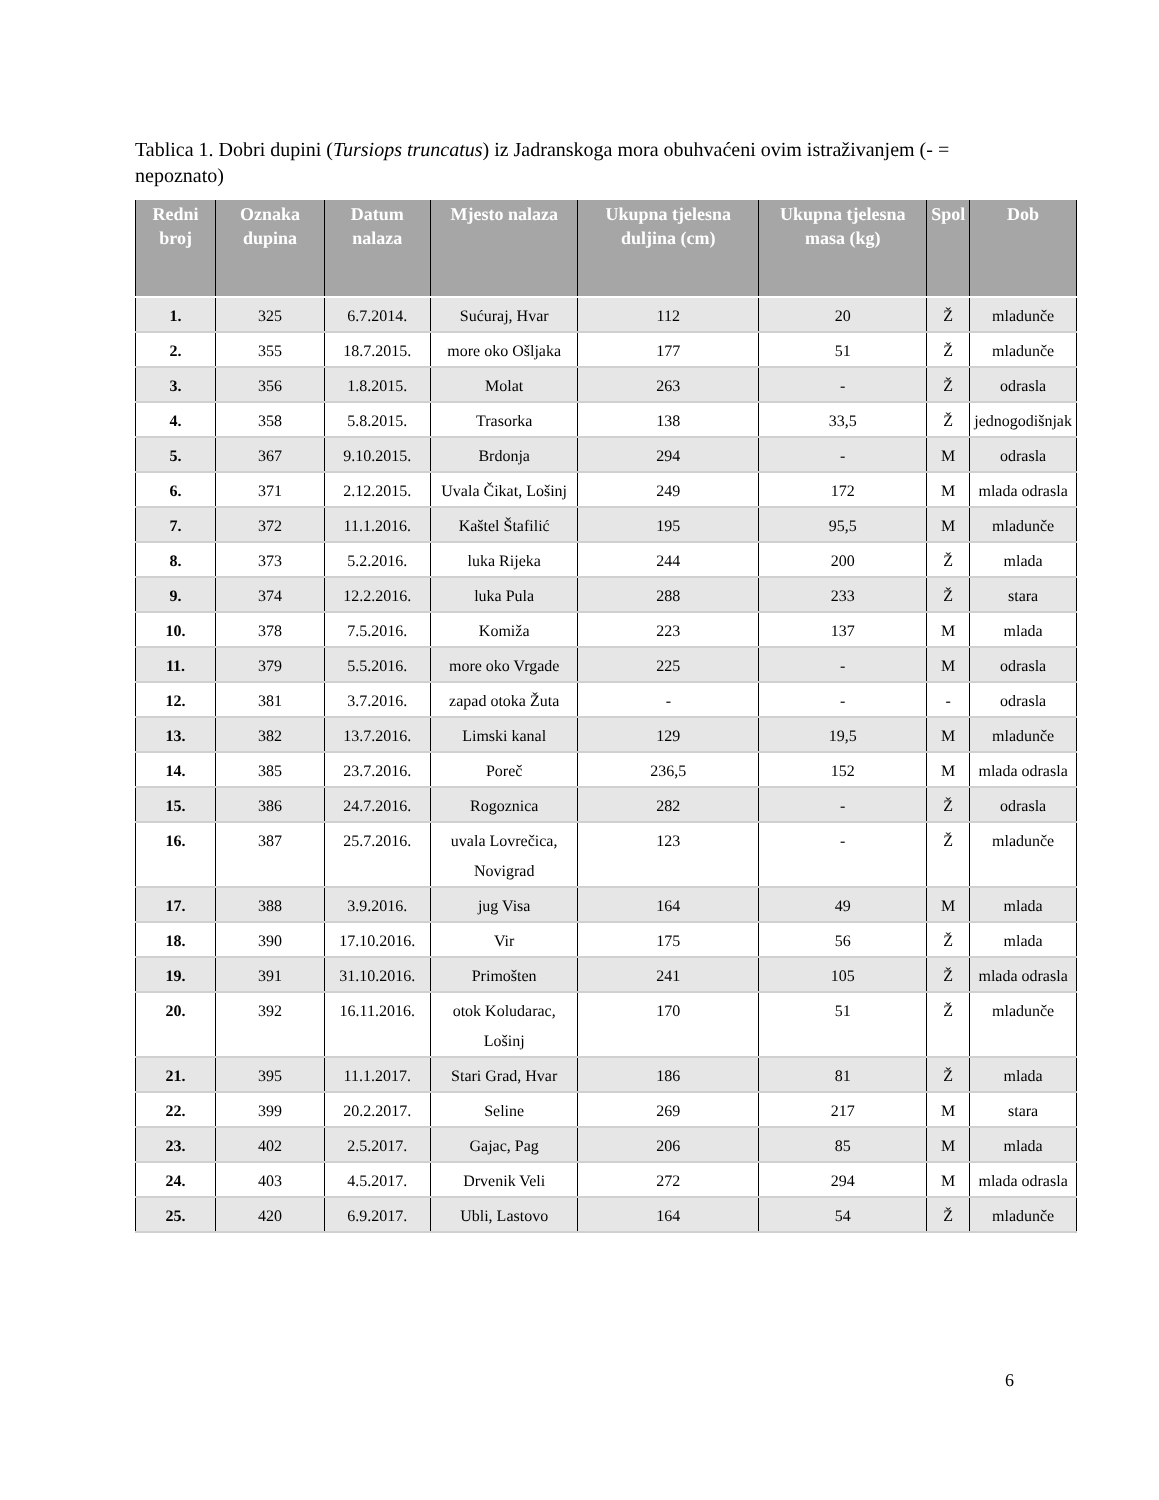Tablica 1. Dobri dupini (Tursiops truncatus) iz Jadranskoga mora obuhvaćeni ovim istraživanjem (- = nepoznato)
| Redni broj | Oznaka dupina | Datum nalaza | Mjesto nalaza | Ukupna tjelesna duljina (cm) | Ukupna tjelesna masa (kg) | Spol | Dob |
| --- | --- | --- | --- | --- | --- | --- | --- |
| 1. | 325 | 6.7.2014. | Sućuraj, Hvar | 112 | 20 | Ž | mladunče |
| 2. | 355 | 18.7.2015. | more oko Ošljaka | 177 | 51 | Ž | mladunče |
| 3. | 356 | 1.8.2015. | Molat | 263 | - | Ž | odrasla |
| 4. | 358 | 5.8.2015. | Trasorka | 138 | 33,5 | Ž | jednogodišnjak |
| 5. | 367 | 9.10.2015. | Brdonja | 294 | - | M | odrasla |
| 6. | 371 | 2.12.2015. | Uvala Čikat, Lošinj | 249 | 172 | M | mlada odrasla |
| 7. | 372 | 11.1.2016. | Kaštel Štafilić | 195 | 95,5 | M | mladunče |
| 8. | 373 | 5.2.2016. | luka Rijeka | 244 | 200 | Ž | mlada |
| 9. | 374 | 12.2.2016. | luka Pula | 288 | 233 | Ž | stara |
| 10. | 378 | 7.5.2016. | Komiža | 223 | 137 | M | mlada |
| 11. | 379 | 5.5.2016. | more oko Vrgade | 225 | - | M | odrasla |
| 12. | 381 | 3.7.2016. | zapad otoka Žuta | - | - | - | odrasla |
| 13. | 382 | 13.7.2016. | Limski kanal | 129 | 19,5 | M | mladunče |
| 14. | 385 | 23.7.2016. | Poreč | 236,5 | 152 | M | mlada odrasla |
| 15. | 386 | 24.7.2016. | Rogoznica | 282 | - | Ž | odrasla |
| 16. | 387 | 25.7.2016. | uvala Lovrečica, Novigrad | 123 | - | Ž | mladunče |
| 17. | 388 | 3.9.2016. | jug Visa | 164 | 49 | M | mlada |
| 18. | 390 | 17.10.2016. | Vir | 175 | 56 | Ž | mlada |
| 19. | 391 | 31.10.2016. | Primošten | 241 | 105 | Ž | mlada odrasla |
| 20. | 392 | 16.11.2016. | otok Koludarac, Lošinj | 170 | 51 | Ž | mladunče |
| 21. | 395 | 11.1.2017. | Stari Grad, Hvar | 186 | 81 | Ž | mlada |
| 22. | 399 | 20.2.2017. | Seline | 269 | 217 | M | stara |
| 23. | 402 | 2.5.2017. | Gajac, Pag | 206 | 85 | M | mlada |
| 24. | 403 | 4.5.2017. | Drvenik Veli | 272 | 294 | M | mlada odrasla |
| 25. | 420 | 6.9.2017. | Ubli, Lastovo | 164 | 54 | Ž | mladunče |
6